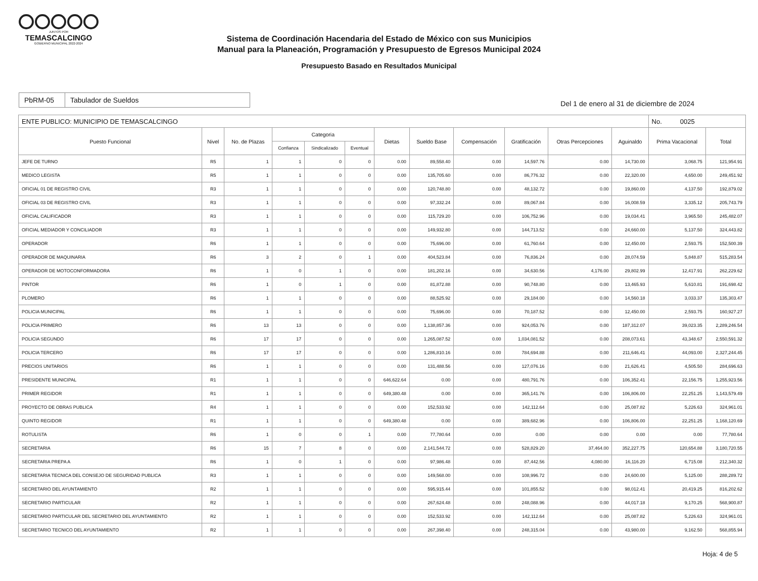JUNTOS POR
TEMASCALCINGO
GOBIERNO MUNICIPAL 2022-2024
Sistema de Coordinación Hacendaria del Estado de México con sus Municipios
Manual para la Planeación, Programación y Presupuesto de Egresos Municipal 2024
Presupuesto Basado en Resultados Municipal
PbRM-05 Tabulador de Sueldos
Del 1 de enero al 31 de diciembre de 2024
| ENTE PUBLICO: MUNICIPIO DE TEMASCALCINGO | | | | | | | | | | | | No. 0025 | |
| Puesto Funcional | Nivel | No. de Plazas | Categoria | | | Dietas | Sueldo Base | Compensación | Gratificación | Otras Percepciones | Aguinaldo | Prima Vacacional | Total |
| | | | Confianza | Sindicalizado | Eventual | | | | | | | | |
| JEFE DE TURNO | R5 | 1 | 1 | 0 | 0 | 0.00 | 89,558.40 | 0.00 | 14,597.76 | 0.00 | 14,730.00 | 3,068.75 | 121,954.91 |
| MEDICO LEGISTA | R5 | 1 | 1 | 0 | 0 | 0.00 | 135,705.60 | 0.00 | 86,776.32 | 0.00 | 22,320.00 | 4,650.00 | 249,451.92 |
| OFICIAL 01 DE REGISTRO CIVIL | R3 | 1 | 1 | 0 | 0 | 0.00 | 120,748.80 | 0.00 | 48,132.72 | 0.00 | 19,860.00 | 4,137.50 | 192,879.02 |
| OFICIAL 03 DE REGISTRO CIVIL | R3 | 1 | 1 | 0 | 0 | 0.00 | 97,332.24 | 0.00 | 89,067.84 | 0.00 | 16,008.59 | 3,335.12 | 205,743.79 |
| OFICIAL CALIFICADOR | R3 | 1 | 1 | 0 | 0 | 0.00 | 115,729.20 | 0.00 | 106,752.96 | 0.00 | 19,034.41 | 3,965.50 | 245,482.07 |
| OFICIAL MEDIADOR Y CONCILIADOR | R3 | 1 | 1 | 0 | 0 | 0.00 | 149,932.80 | 0.00 | 144,713.52 | 0.00 | 24,660.00 | 5,137.50 | 324,443.82 |
| OPERADOR | R6 | 1 | 1 | 0 | 0 | 0.00 | 75,696.00 | 0.00 | 61,760.64 | 0.00 | 12,450.00 | 2,593.75 | 152,500.39 |
| OPERADOR DE MAQUINARIA | R6 | 3 | 2 | 0 | 1 | 0.00 | 404,523.84 | 0.00 | 76,836.24 | 0.00 | 28,074.59 | 5,848.87 | 515,283.54 |
| OPERADOR DE MOTOCONFORMADORA | R6 | 1 | 0 | 1 | 0 | 0.00 | 181,202.16 | 0.00 | 34,630.56 | 4,176.00 | 29,802.99 | 12,417.91 | 262,229.62 |
| PINTOR | R6 | 1 | 0 | 1 | 0 | 0.00 | 81,872.88 | 0.00 | 90,748.80 | 0.00 | 13,465.93 | 5,610.81 | 191,698.42 |
| PLOMERO | R6 | 1 | 1 | 0 | 0 | 0.00 | 88,525.92 | 0.00 | 29,184.00 | 0.00 | 14,560.18 | 3,033.37 | 135,303.47 |
| POLICIA MUNICIPAL | R6 | 1 | 1 | 0 | 0 | 0.00 | 75,696.00 | 0.00 | 70,187.52 | 0.00 | 12,450.00 | 2,593.75 | 160,927.27 |
| POLICIA PRIMERO | R6 | 13 | 13 | 0 | 0 | 0.00 | 1,138,857.36 | 0.00 | 924,053.76 | 0.00 | 187,312.07 | 39,023.35 | 2,289,246.54 |
| POLICIA SEGUNDO | R6 | 17 | 17 | 0 | 0 | 0.00 | 1,265,087.52 | 0.00 | 1,034,081.52 | 0.00 | 208,073.61 | 43,348.67 | 2,550,591.32 |
| POLICIA TERCERO | R6 | 17 | 17 | 0 | 0 | 0.00 | 1,286,810.16 | 0.00 | 784,694.88 | 0.00 | 211,646.41 | 44,093.00 | 2,327,244.45 |
| PRECIOS UNITARIOS | R6 | 1 | 1 | 0 | 0 | 0.00 | 131,488.56 | 0.00 | 127,076.16 | 0.00 | 21,626.41 | 4,505.50 | 284,696.63 |
| PRESIDENTE MUNICIPAL | R1 | 1 | 1 | 0 | 0 | 646,622.64 | 0.00 | 0.00 | 480,791.76 | 0.00 | 106,352.41 | 22,156.75 | 1,255,923.56 |
| PRIMER REGIDOR | R1 | 1 | 1 | 0 | 0 | 649,380.48 | 0.00 | 0.00 | 365,141.76 | 0.00 | 106,806.00 | 22,251.25 | 1,143,579.49 |
| PROYECTO DE OBRAS PUBLICA | R4 | 1 | 1 | 0 | 0 | 0.00 | 152,533.92 | 0.00 | 142,112.64 | 0.00 | 25,087.82 | 5,226.63 | 324,961.01 |
| QUINTO REGIDOR | R1 | 1 | 1 | 0 | 0 | 649,380.48 | 0.00 | 0.00 | 389,682.96 | 0.00 | 106,806.00 | 22,251.25 | 1,168,120.69 |
| ROTULISTA | R6 | 1 | 0 | 0 | 1 | 0.00 | 77,780.64 | 0.00 | 0.00 | 0.00 | 0.00 | 0.00 | 77,780.64 |
| SECRETARIA | R6 | 15 | 7 | 8 | 0 | 0.00 | 2,141,544.72 | 0.00 | 528,829.20 | 37,464.00 | 352,227.75 | 120,654.88 | 3,180,720.55 |
| SECRETARIA PREPA A | R6 | 1 | 0 | 1 | 0 | 0.00 | 97,986.48 | 0.00 | 87,442.56 | 4,080.00 | 16,116.20 | 6,715.08 | 212,340.32 |
| SECRETARIA TECNICA DEL CONSEJO DE SEGURIDAD PUBLICA | R3 | 1 | 1 | 0 | 0 | 0.00 | 149,568.00 | 0.00 | 108,996.72 | 0.00 | 24,600.00 | 5,125.00 | 288,289.72 |
| SECRETARIO DEL AYUNTAMIENTO | R2 | 1 | 1 | 0 | 0 | 0.00 | 595,915.44 | 0.00 | 101,855.52 | 0.00 | 98,012.41 | 20,419.25 | 816,202.62 |
| SECRETARIO PARTICULAR | R2 | 1 | 1 | 0 | 0 | 0.00 | 267,624.48 | 0.00 | 248,088.96 | 0.00 | 44,017.18 | 9,170.25 | 568,900.87 |
| SECRETARIO PARTICULAR DEL SECRETARIO DEL AYUNTAMIENTO | R2 | 1 | 1 | 0 | 0 | 0.00 | 152,533.92 | 0.00 | 142,112.64 | 0.00 | 25,087.82 | 5,226.63 | 324,961.01 |
| SECRETARIO TECNICO DEL AYUNTAMIENTO | R2 | 1 | 1 | 0 | 0 | 0.00 | 267,398.40 | 0.00 | 248,315.04 | 0.00 | 43,980.00 | 9,162.50 | 568,855.94 |
Hoja: 4 de 5